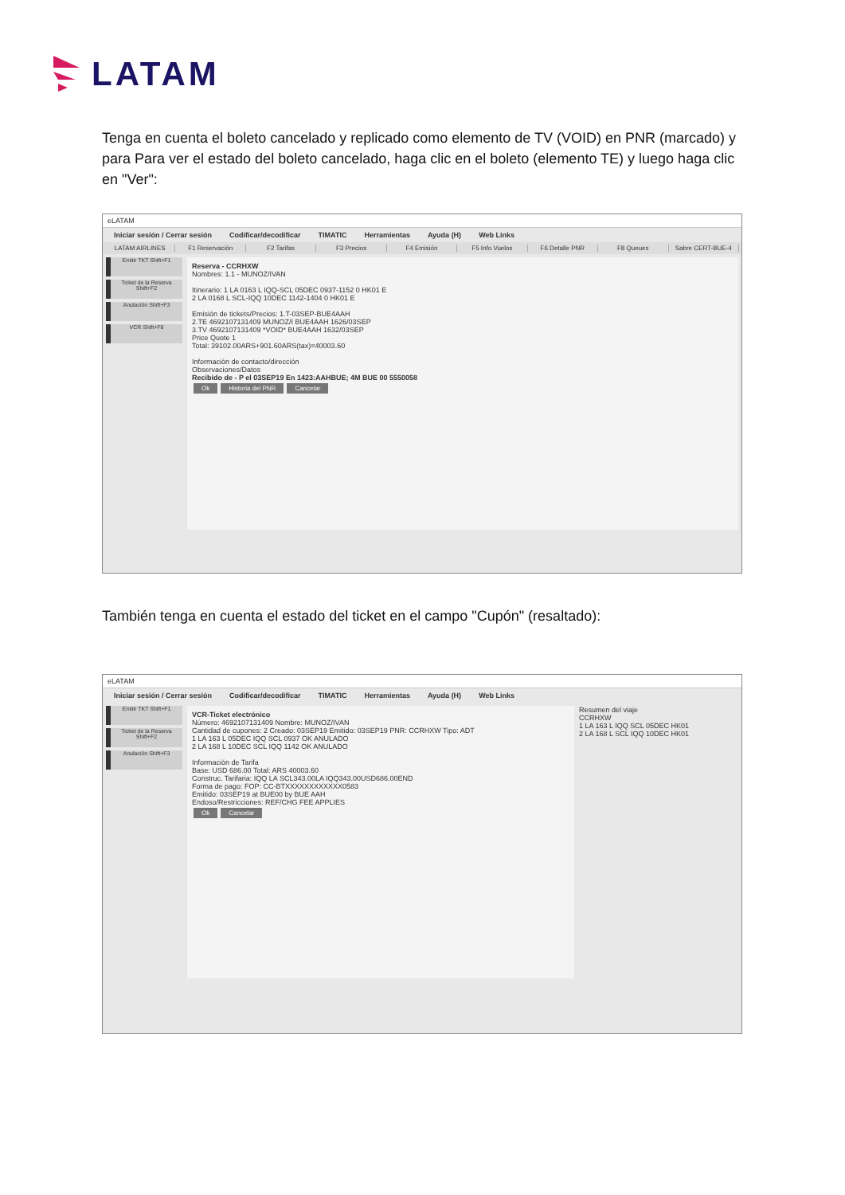LATAM
Tenga en cuenta el boleto cancelado y replicado como elemento de TV (VOID) en PNR (marcado) y para Para ver el estado del boleto cancelado, haga clic en el boleto (elemento TE) y luego haga clic en "Ver":
eLATAM
Iniciar sesión / Cerrar sesión Codificar/decodificar TIMATIC Herramientas Ayuda (H) Web Links
LATAM AIRLINES F1 Reservación F2 Tarifas F3 Precios F4 Emisión F5 Info Vuelos F6 Detalle PNR F8 Queues Sabre CERT-BUE-4
Emitir TKT Shift+F1
Ticket de la Reserva Shift+F2
Anulación Shift+F3
VCR Shift+F8
Reserva - CCRHXW
Nombres: 1.1 - MUNOZ/IVAN
Itinerario: 1 LA 0163 L IQQ-SCL 05DEC 0937-1152 0 HK01 E
2 LA 0168 L SCL-IQQ 10DEC 1142-1404 0 HK01 E
Emisión de tickets/Precios: 1.T-03SEP-BUE4AAH
2.TE 4692107131409 MUNOZ/I BUE4AAH 1626/03SEP
3.TV 4692107131409 *VOID* BUE4AAH 1632/03SEP
Price Quote 1
Total: 39102.00ARS+901.60ARS(tax)=40003.60
Información de contacto/dirección
Observaciones/Datos
Recibido de - P el 03SEP19 En 1423:AAHBUE; 4M BUE 00 5550058
Ok Historia del PNR Cancelar
También tenga en cuenta el estado del ticket en el campo "Cupón" (resaltado):
eLATAM
Iniciar sesión / Cerrar sesión Codificar/decodificar TIMATIC Herramientas Ayuda (H) Web Links
Emitir TKT Shift+F1
Ticket de la Reserva Shift+F2
Anulación Shift+F3
VCR-Ticket electrónico
Número: 4692107131409 Nombre: MUNOZ/IVAN
Cantidad de cupones: 2 Creado: 03SEP19 Emitido: 03SEP19 PNR: CCRHXW Tipo: ADT
1 LA 163 L 05DEC IQQ SCL 0937 OK ANULADO
2 LA 168 L 10DEC SCL IQQ 1142 OK ANULADO
Información de Tarifa
Base: USD 686.00 Total: ARS 40003.60
Construc. Tarifaria: IQQ LA SCL343.00LA IQQ343.00USD686.00END
Forma de pago: FOP: CC-BTXXXXXXXXXXXX0583
Emitido: 03SEP19 at BUE00 by BUE AAH
Endoso/Restricciones: REF/CHG FEE APPLIES
Ok Cancelar
Resumen del viaje
CCRHXW
1 LA 163 L IQQ SCL 05DEC HK01
2 LA 168 L SCL IQQ 10DEC HK01